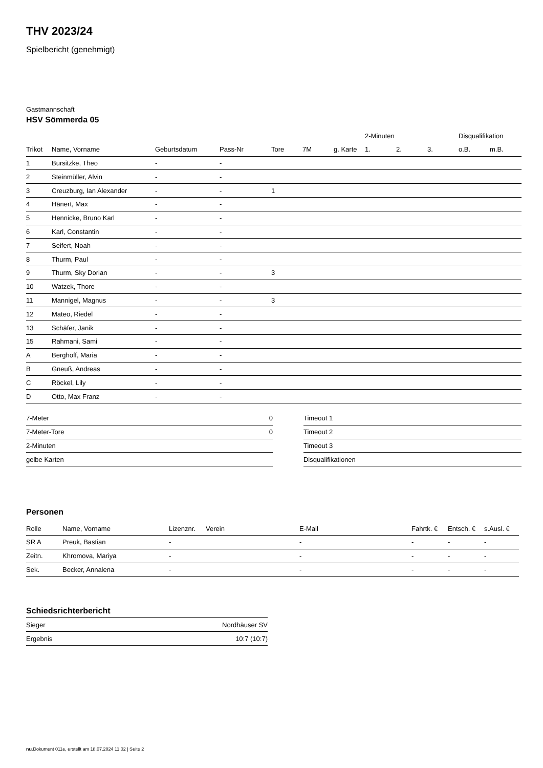THV 2023/24
Spielbericht (genehmigt)
Gastmannschaft
HSV Sömmerda 05
| | | | | | | | 2-Minuten | | | Disqualifikation | |
| --- | --- | --- | --- | --- | --- | --- | --- | --- | --- | --- | --- |
| Trikot | Name, Vorname | Geburtsdatum | Pass-Nr | Tore | 7M | g. Karte | 1. | 2. | 3. | o.B. | m.B. |
| 1 | Bursitzke, Theo | - | - | | | | | | | | |
| 2 | Steinmüller, Alvin | - | - | | | | | | | | |
| 3 | Creuzburg, Ian Alexander | - | - | 1 | | | | | | | |
| 4 | Hänert, Max | - | - | | | | | | | | |
| 5 | Hennicke, Bruno Karl | - | - | | | | | | | | |
| 6 | Karl, Constantin | - | - | | | | | | | | |
| 7 | Seifert, Noah | - | - | | | | | | | | |
| 8 | Thurm, Paul | - | - | | | | | | | | |
| 9 | Thurm, Sky Dorian | - | - | 3 | | | | | | | |
| 10 | Watzek, Thore | - | - | | | | | | | | |
| 11 | Mannigel, Magnus | - | - | 3 | | | | | | | |
| 12 | Mateo, Riedel | - | - | | | | | | | | |
| 13 | Schäfer, Janik | - | - | | | | | | | | |
| 15 | Rahmani, Sami | - | - | | | | | | | | |
| A | Berghoff, Maria | - | - | | | | | | | | |
| B | Gneuß, Andreas | - | - | | | | | | | | |
| C | Röckel, Lily | - | - | | | | | | | | |
| D | Otto, Max Franz | - | - | | | | | | | | |
| 7-Meter | 0 |
| 7-Meter-Tore | 0 |
| 2-Minuten | |
| gelbe Karten | |
| Timeout 1 |
| Timeout 2 |
| Timeout 3 |
| Disqualifikationen |
Personen
| Rolle | Name, Vorname | Lizenznr. | Verein | E-Mail | Fahrtk. € | Entsch. € | s.Ausl. € |
| --- | --- | --- | --- | --- | --- | --- | --- |
| SR A | Preuk, Bastian | - | | - | - | - | - |
| Zeitn. | Khromova, Mariya | - | | - | - | - | - |
| Sek. | Becker, Annalena | - | | - | - | - | - |
Schiedsrichterbericht
| Sieger | Nordhäuser SV |
| Ergebnis | 10:7 (10:7) |
nu.Dokument 011e, erstellt am 18.07.2024 11:02 | Seite 2